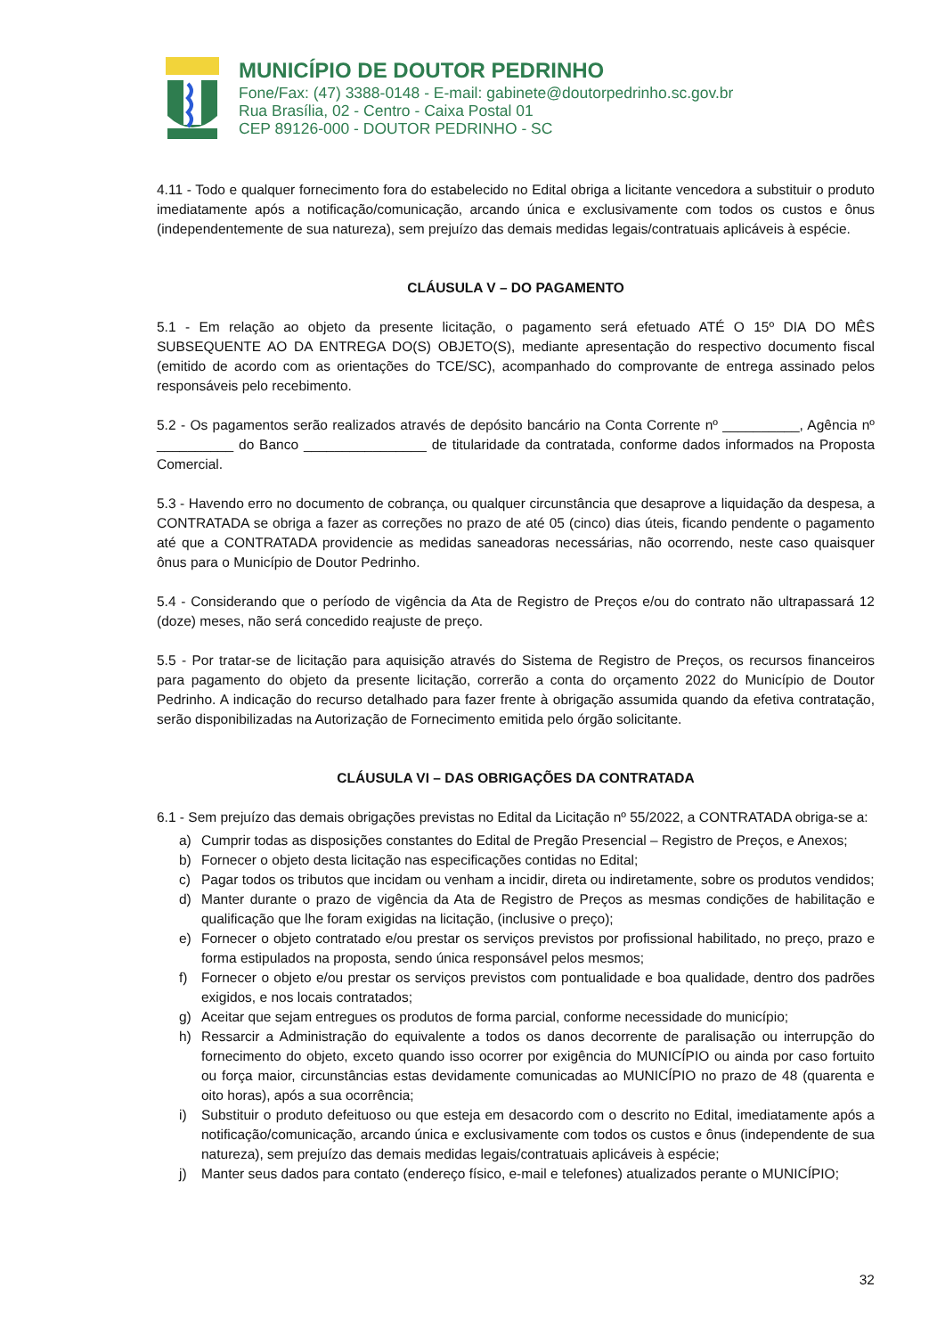MUNICÍPIO DE DOUTOR PEDRINHO
Fone/Fax: (47) 3388-0148 - E-mail: gabinete@doutorpedrinho.sc.gov.br
Rua Brasília, 02 - Centro - Caixa Postal 01
CEP 89126-000 - DOUTOR PEDRINHO - SC
4.11 - Todo e qualquer fornecimento fora do estabelecido no Edital obriga a licitante vencedora a substituir o produto imediatamente após a notificação/comunicação, arcando única e exclusivamente com todos os custos e ônus (independentemente de sua natureza), sem prejuízo das demais medidas legais/contratuais aplicáveis à espécie.
CLÁUSULA V – DO PAGAMENTO
5.1 - Em relação ao objeto da presente licitação, o pagamento será efetuado ATÉ O 15º DIA DO MÊS SUBSEQUENTE AO DA ENTREGA DO(S) OBJETO(S), mediante apresentação do respectivo documento fiscal (emitido de acordo com as orientações do TCE/SC), acompanhado do comprovante de entrega assinado pelos responsáveis pelo recebimento.
5.2 - Os pagamentos serão realizados através de depósito bancário na Conta Corrente nº __________, Agência nº __________ do Banco ________________ de titularidade da contratada, conforme dados informados na Proposta Comercial.
5.3 - Havendo erro no documento de cobrança, ou qualquer circunstância que desaprove a liquidação da despesa, a CONTRATADA se obriga a fazer as correções no prazo de até 05 (cinco) dias úteis, ficando pendente o pagamento até que a CONTRATADA providencie as medidas saneadoras necessárias, não ocorrendo, neste caso quaisquer ônus para o Município de Doutor Pedrinho.
5.4 - Considerando que o período de vigência da Ata de Registro de Preços e/ou do contrato não ultrapassará 12 (doze) meses, não será concedido reajuste de preço.
5.5 - Por tratar-se de licitação para aquisição através do Sistema de Registro de Preços, os recursos financeiros para pagamento do objeto da presente licitação, correrão a conta do orçamento 2022 do Município de Doutor Pedrinho. A indicação do recurso detalhado para fazer frente à obrigação assumida quando da efetiva contratação, serão disponibilizadas na Autorização de Fornecimento emitida pelo órgão solicitante.
CLÁUSULA VI – DAS OBRIGAÇÕES DA CONTRATADA
6.1 - Sem prejuízo das demais obrigações previstas no Edital da Licitação nº 55/2022, a CONTRATADA obriga-se a:
a) Cumprir todas as disposições constantes do Edital de Pregão Presencial – Registro de Preços, e Anexos;
b) Fornecer o objeto desta licitação nas especificações contidas no Edital;
c) Pagar todos os tributos que incidam ou venham a incidir, direta ou indiretamente, sobre os produtos vendidos;
d) Manter durante o prazo de vigência da Ata de Registro de Preços as mesmas condições de habilitação e qualificação que lhe foram exigidas na licitação, (inclusive o preço);
e) Fornecer o objeto contratado e/ou prestar os serviços previstos por profissional habilitado, no preço, prazo e forma estipulados na proposta, sendo única responsável pelos mesmos;
f) Fornecer o objeto e/ou prestar os serviços previstos com pontualidade e boa qualidade, dentro dos padrões exigidos, e nos locais contratados;
g) Aceitar que sejam entregues os produtos de forma parcial, conforme necessidade do município;
h) Ressarcir a Administração do equivalente a todos os danos decorrente de paralisação ou interrupção do fornecimento do objeto, exceto quando isso ocorrer por exigência do MUNICÍPIO ou ainda por caso fortuito ou força maior, circunstâncias estas devidamente comunicadas ao MUNICÍPIO no prazo de 48 (quarenta e oito horas), após a sua ocorrência;
i) Substituir o produto defeituoso ou que esteja em desacordo com o descrito no Edital, imediatamente após a notificação/comunicação, arcando única e exclusivamente com todos os custos e ônus (independente de sua natureza), sem prejuízo das demais medidas legais/contratuais aplicáveis à espécie;
j) Manter seus dados para contato (endereço físico, e-mail e telefones) atualizados perante o MUNICÍPIO;
32